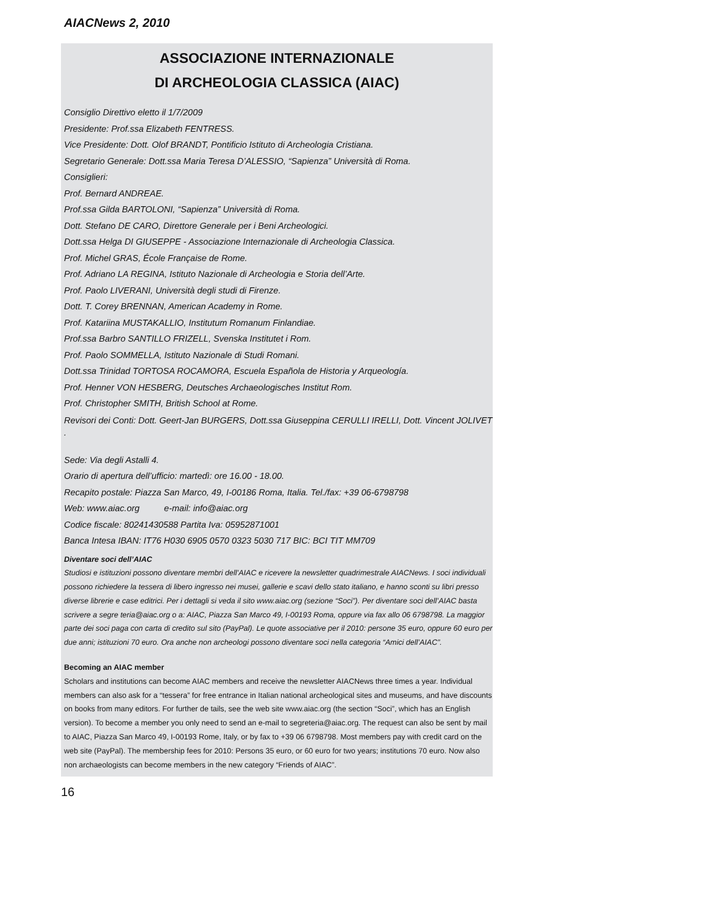AIACNews 2, 2010
ASSOCIAZIONE INTERNAZIONALE
DI ARCHEOLOGIA CLASSICA (AIAC)
Consiglio Direttivo eletto il 1/7/2009
Presidente: Prof.ssa Elizabeth FENTRESS.
Vice Presidente: Dott. Olof BRANDT, Pontificio Istituto di Archeologia Cristiana.
Segretario Generale: Dott.ssa Maria Teresa D’ALESSIO, “Sapienza” Università di Roma.
Consiglieri:
Prof. Bernard ANDREAE.
Prof.ssa Gilda BARTOLONI, “Sapienza” Università di Roma.
Dott. Stefano DE CARO, Direttore Generale per i Beni Archeologici.
Dott.ssa Helga DI GIUSEPPE - Associazione Internazionale di Archeologia Classica.
Prof. Michel GRAS, École Française de Rome.
Prof. Adriano LA REGINA, Istituto Nazionale di Archeologia e Storia dell’Arte.
Prof. Paolo LIVERANI, Università degli studi di Firenze.
Dott. T. Corey BRENNAN, American Academy in Rome.
Prof. Katariina MUSTAKALLIO, Institutum Romanum Finlandiae.
Prof.ssa Barbro SANTILLO FRIZELL, Svenska Institutet i Rom.
Prof. Paolo SOMMELLA, Istituto Nazionale di Studi Romani.
Dott.ssa Trinidad TORTOSA ROCAMORA, Escuela Española de Historia y Arqueología.
Prof. Henner VON HESBERG, Deutsches Archaeologisches Institut Rom.
Prof. Christopher SMITH, British School at Rome.
Revisori dei Conti: Dott. Geert-Jan BURGERS, Dott.ssa Giuseppina CERULLI IRELLI, Dott. Vincent JOLIVET .
Sede: Via degli Astalli 4.
Orario di apertura dell’ufficio: martedì: ore 16.00 - 18.00.
Recapito postale: Piazza San Marco, 49, I-00186 Roma, Italia. Tel./fax: +39 06-6798798
Web: www.aiac.org e-mail: info@aiac.org
Codice fiscale: 80241430588 Partita Iva: 05952871001
Banca Intesa IBAN: IT76 H030 6905 0570 0323 5030 717 BIC: BCI TIT MM709
Diventare soci dell’AIAC
Studiosi e istituzioni possono diventare membri dell’AIAC e ricevere la newsletter quadrimestrale AIACNews. I soci individuali possono richiedere la tessera di libero ingresso nei musei, gallerie e scavi dello stato italiano, e hanno sconti su libri presso diverse librerie e case editrici. Per i dettagli si veda il sito www.aiac.org (sezione “Soci”). Per diventare soci dell’AIAC basta scrivere a segre teria@aiac.org o a: AIAC, Piazza San Marco 49, I-00193 Roma, oppure via fax allo 06 6798798. La maggior parte dei soci paga con carta di credito sul sito (PayPal). Le quote associative per il 2010: persone 35 euro, oppure 60 euro per due anni; istituzioni 70 euro. Ora anche non archeologi possono diventare soci nella categoria “Amici dell’AIAC”.
Becoming an AIAC member
Scholars and institutions can become AIAC members and receive the newsletter AIACNews three times a year. Individual members can also ask for a “tessera” for free entrance in Italian national archeological sites and museums, and have discounts on books from many editors. For further de tails, see the web site www.aiac.org (the section “Soci”, which has an English version). To become a member you only need to send an e-mail to segreteria@aiac.org. The request can also be sent by mail to AIAC, Piazza San Marco 49, I-00193 Rome, Italy, or by fax to +39 06 6798798. Most members pay with credit card on the web site (PayPal). The membership fees for 2010: Persons 35 euro, or 60 euro for two years; institutions 70 euro. Now also non archaeologists can become members in the new category “Friends of AIAC”.
16